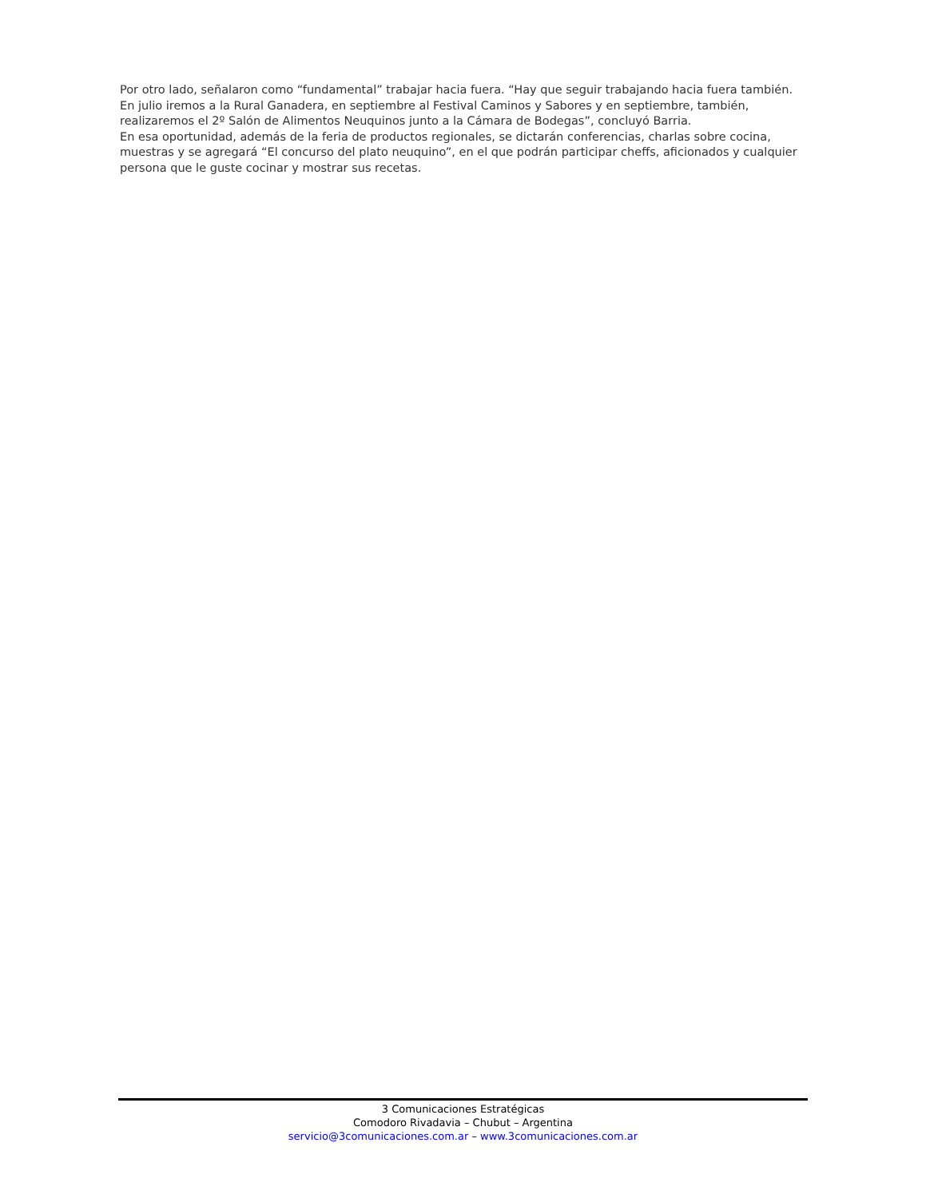Por otro lado, señalaron como “fundamental” trabajar hacia fuera. “Hay que seguir trabajando hacia fuera también. En julio iremos a la Rural Ganadera, en septiembre al Festival Caminos y Sabores y en septiembre, también, realizaremos el 2º Salón de Alimentos Neuquinos junto a la Cámara de Bodegas”, concluyó Barria.
En esa oportunidad, además de la feria de productos regionales, se dictarán conferencias, charlas sobre cocina, muestras y se agregará “El concurso del plato neuquino”, en el que podrán participar cheffs, aficionados y cualquier persona que le guste cocinar y mostrar sus recetas.
3 Comunicaciones Estratégicas
Comodoro Rivadavia – Chubut – Argentina
servicio@3comunicaciones.com.ar – www.3comunicaciones.com.ar